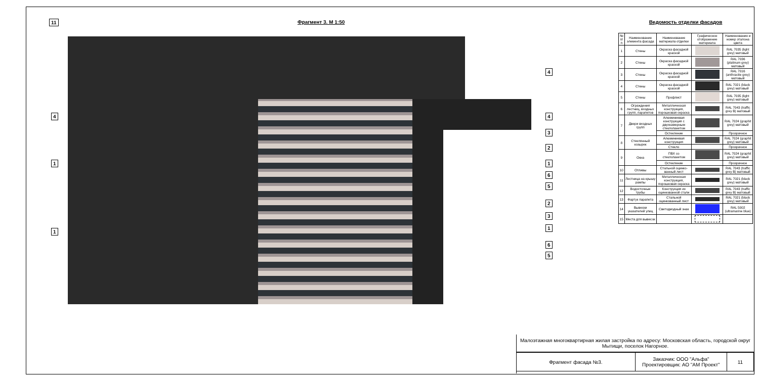Фрагмент 3. М 1:50
11
4
1
1
4
4
3
2
1
6
5
2
3
1
6
5
Ведомость отделки фасадов
| № п/п | Наименование элемента фасада | Наименование материала отделки | Графическое отображение материала | Наименование и номер эталона цвета |
| --- | --- | --- | --- | --- |
| 1 | Стены | Окраска фасадной краской | | RAL 7035 (light grey) матовый |
| 2 | Стены | Окраска фасадной краской | | RAL 7036 (platinum grey) матовый |
| 3 | Стены | Окраска фасадной краской | | RAL 7016 (anthracite grey) матовый |
| 4 | Стены | Окраска фасадной краской | | RAL 7021 (black grey) матовый |
| 5 | Стены | Профлист | | RAL 7035 (light grey) матовый |
| 6 | Ограждения лестниц, входных групп, парапетов | Металлическая конструкция, порошковая окраска | | RAL 7043 (traffic grey B) матовый |
| 7 | Двери входных групп | Алюминиевая конструкция с двухкамерным стеклопакетом | | RAL 7024 (graphit grey) матовый |
| | | Остекление | | Прозрачное |
| 8 | Стеклянный козырек | Алюминиевая конструкция | | RAL 7024 (graphit grey) матовый |
| | | Стекло | | Прозрачное |
| 9 | Окна | ПВХ со стеклопакетом | | RAL 7024 (graphit grey) матовый |
| | | Остекление | | Прозрачное |
| 10 | Отливы | Стальной оцинко-ванный лист | | RAL 7043 (traffic grey B) матовый |
| 11 | Лестница на крышу рампы | Металлическая конструкция, порошковая окраска | | RAL 7021 (black grey) матовый |
| 12 | Водосточные трубы | Конструкция из оцинкованной стали | | RAL 7043 (traffic grey B) матовый |
| 13 | Фартук парапета | Стальной оцинкованный лист | | RAL 7021 (black grey) матовый |
| 14 | Вывески указателей улиц | Светодиодный знак | | RAL 5002 (ultramarine blue) |
| 15 | Места для вывесок | | | |
Малоэтажная многоквартирная жилая застройка по адресу: Московская область, городской округ Мытищи, поселок Нагорное.
| Фрагмент фасада №3. | Заказчик: ООО "Альфа" Проектировщик: АО "АМ Проект" | 11 |